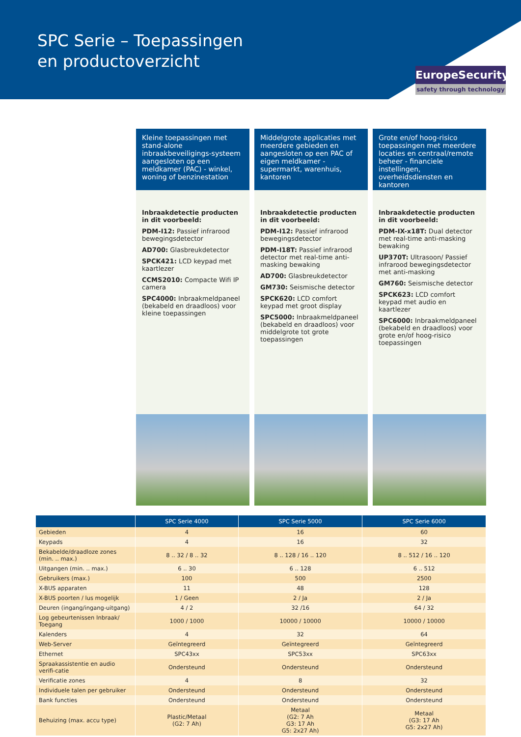SPC Serie – Toepassingen
en productoverzicht
EuropeSecurity
safety through technology
Kleine toepassingen met stand-alone inbraakbeveiligings-systeem aangesloten op een meldkamer (PAC) - winkel, woning of benzinestation
Inbraakdetectie producten in dit voorbeeld:
PDM-I12: Passief infrarood bewegingsdetector
AD700: Glasbreukdetector
SPCK421: LCD keypad met kaartlezer
CCMS2010: Compacte Wifi IP camera
SPC4000: Inbraakmeldpaneel (bekabeld en draadloos) voor kleine toepassingen
Middelgrote applicaties met meerdere gebieden en aangesloten op een PAC of eigen meldkamer - supermarkt, warenhuis, kantoren
Inbraakdetectie producten in dit voorbeeld:
PDM-I12: Passief infrarood bewegingsdetector
PDM-I18T: Passief infrarood detector met real-time anti-masking bewaking
AD700: Glasbreukdetector
GM730: Seismische detector
SPCK620: LCD comfort keypad met groot display
SPC5000: Inbraakmeldpaneel (bekabeld en draadloos) voor middelgrote tot grote toepassingen
Grote en/of hoog-risico toepassingen met meerdere locaties en centraal/remote beheer - financiele instellingen, overheidsdiensten en kantoren
Inbraakdetectie producten in dit voorbeeld:
PDM-IX-x18T: Dual detector met real-time anti-masking bewaking
UP370T: Ultrasoon/ Passief infrarood bewegingsdetector met anti-masking
GM760: Seismische detector
SPCK623: LCD comfort keypad met audio en kaartlezer
SPC6000: Inbraakmeldpaneel (bekabeld en draadloos) voor grote en/of hoog-risico toepassingen
| | SPC Serie 4000 | SPC Serie 5000 | SPC Serie 6000 |
| --- | --- | --- | --- |
| Gebieden | 4 | 16 | 60 |
| Keypads | 4 | 16 | 32 |
| Bekabelde/draadloze zones (min. .. max.) | 8 .. 32 / 8 .. 32 | 8 .. 128 / 16 .. 120 | 8 .. 512 / 16 .. 120 |
| Uitgangen (min. .. max.) | 6 .. 30 | 6 .. 128 | 6 .. 512 |
| Gebruikers (max.) | 100 | 500 | 2500 |
| X-BUS apparaten | 11 | 48 | 128 |
| X-BUS poorten / lus mogelijk | 1 / Geen | 2 / Ja | 2 / Ja |
| Deuren (ingang/ingang-uitgang) | 4 / 2 | 32 /16 | 64 / 32 |
| Log gebeurtenissen Inbraak/ Toegang | 1000 / 1000 | 10000 / 10000 | 10000 / 10000 |
| Kalenders | 4 | 32 | 64 |
| Web-Server | Geïntegreerd | Geïntegreerd | Geïntegreerd |
| Ethernet | SPC43xx | SPC53xx | SPC63xx |
| Spraakassistentie en audio verifi-catie | Ondersteund | Ondersteund | Ondersteund |
| Verificatie zones | 4 | 8 | 32 |
| Individuele talen per gebruiker | Ondersteund | Ondersteund | Ondersteund |
| Bank functies | Ondersteund | Ondersteund | Ondersteund |
| Behuizing (max. accu type) | Plastic/Metaal (G2: 7 Ah) | Metaal (G2: 7 Ah G3: 17 Ah G5: 2x27 Ah) | Metaal (G3: 17 Ah G5: 2x27 Ah) |